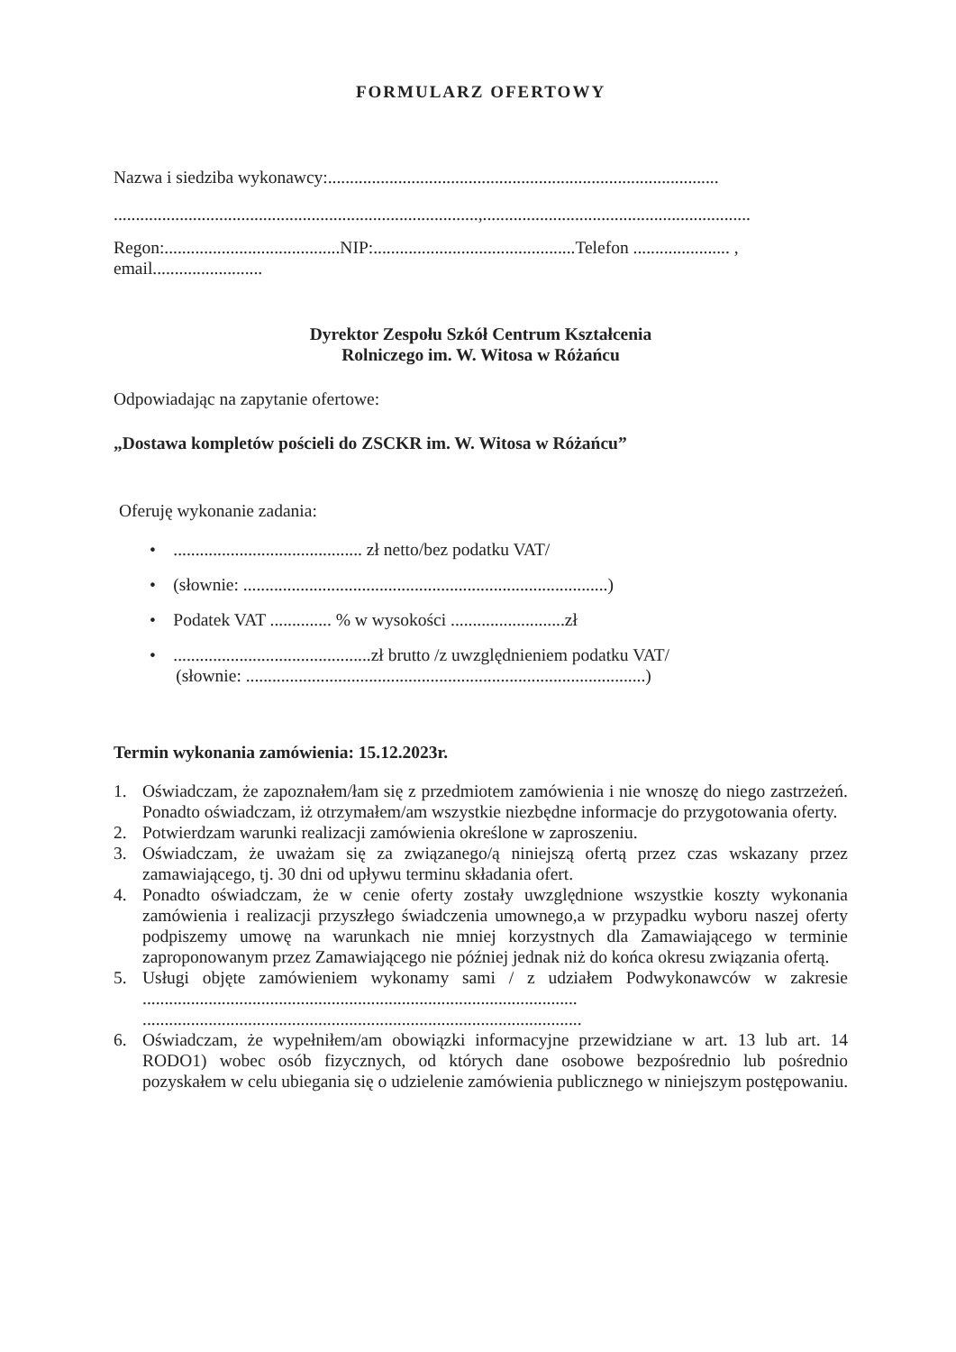FORMULARZ OFERTOWY
Nazwa i siedziba wykonawcy:.........................................................................................
...................................................................................,.............................................................
Regon:........................................NIP:..............................................Telefon ...................... ,
email.........................
Dyrektor Zespołu Szkół Centrum Kształcenia
Rolniczego im. W. Witosa w Różańcu
Odpowiadając na zapytanie ofertowe:
„Dostawa kompletów pościeli do ZSCKR im. W. Witosa w Różańcu”
Oferuję wykonanie zadania:
• ........................................... zł netto/bez podatku VAT/
• (słownie: ...................................................................................)
• Podatek VAT .............. % w wysokości ..........................zł
• .............................................zł brutto /z uwzględnieniem podatku VAT/
(słownie: ...........................................................................................)
Termin wykonania zamówienia: 15.12.2023r.
1. Oświadczam, że zapoznałem/łam się z przedmiotem zamówienia i nie wnoszę do niego zastrzeżeń. Ponadto oświadczam, iż otrzymałem/am wszystkie niezbędne informacje do przygotowania oferty.
2. Potwierdzam warunki realizacji zamówienia określone w zaproszeniu.
3. Oświadczam, że uważam się za związanego/ą niniejszą ofertą przez czas wskazany przez zamawiającego, tj. 30 dni od upływu terminu składania ofert.
4. Ponadto oświadczam, że w cenie oferty zostały uwzględnione wszystkie koszty wykonania zamówienia i realizacji przyszłego świadczenia umownego,a w przypadku wyboru naszej oferty podpiszemy umowę na warunkach nie mniej korzystnych dla Zamawiającego w terminie zaproponowanym przez Zamawiającego nie później jednak niż do końca okresu związania ofertą.
5. Usługi objęte zamówieniem wykonamy sami / z udziałem Podwykonawców w zakresie ...................................................................................................
....................................................................................................
6. Oświadczam, że wypełniłem/am obowiązki informacyjne przewidziane w art. 13 lub art. 14 RODO1) wobec osób fizycznych, od których dane osobowe bezpośrednio lub pośrednio pozyskałem w celu ubiegania się o udzielenie zamówienia publicznego w niniejszym postępowaniu.